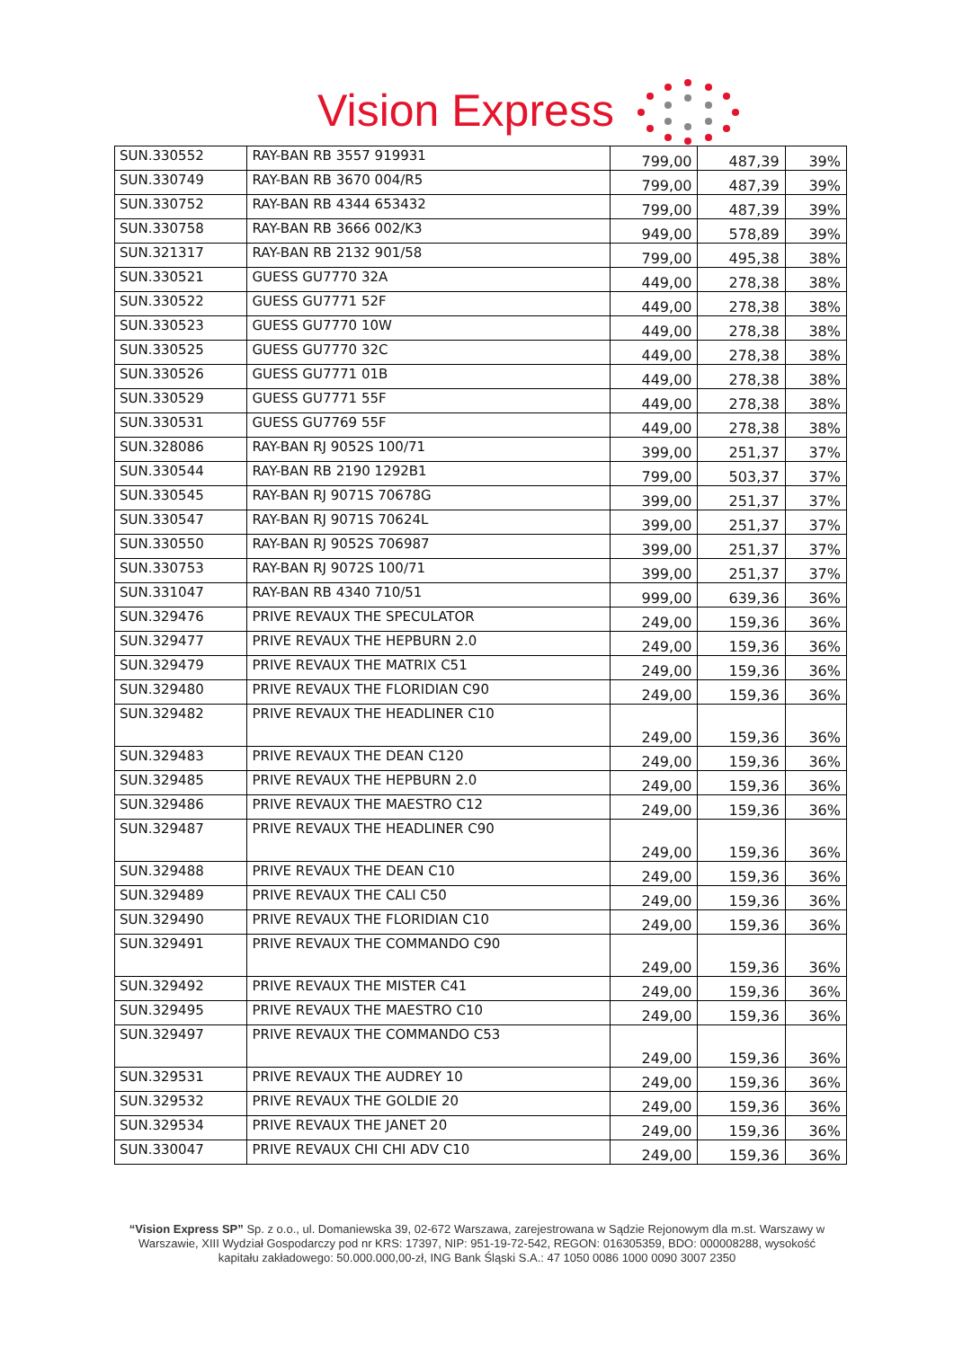Vision Express
| SUN.330552 | RAY-BAN RB 3557 919931 | 799,00 | 487,39 | 39% |
| SUN.330749 | RAY-BAN RB 3670 004/R5 | 799,00 | 487,39 | 39% |
| SUN.330752 | RAY-BAN RB 4344 653432 | 799,00 | 487,39 | 39% |
| SUN.330758 | RAY-BAN RB 3666 002/K3 | 949,00 | 578,89 | 39% |
| SUN.321317 | RAY-BAN RB 2132 901/58 | 799,00 | 495,38 | 38% |
| SUN.330521 | GUESS GU7770 32A | 449,00 | 278,38 | 38% |
| SUN.330522 | GUESS GU7771 52F | 449,00 | 278,38 | 38% |
| SUN.330523 | GUESS GU7770 10W | 449,00 | 278,38 | 38% |
| SUN.330525 | GUESS GU7770 32C | 449,00 | 278,38 | 38% |
| SUN.330526 | GUESS GU7771 01B | 449,00 | 278,38 | 38% |
| SUN.330529 | GUESS GU7771 55F | 449,00 | 278,38 | 38% |
| SUN.330531 | GUESS GU7769 55F | 449,00 | 278,38 | 38% |
| SUN.328086 | RAY-BAN RJ 9052S 100/71 | 399,00 | 251,37 | 37% |
| SUN.330544 | RAY-BAN RB 2190 1292B1 | 799,00 | 503,37 | 37% |
| SUN.330545 | RAY-BAN RJ 9071S 70678G | 399,00 | 251,37 | 37% |
| SUN.330547 | RAY-BAN RJ 9071S 70624L | 399,00 | 251,37 | 37% |
| SUN.330550 | RAY-BAN RJ 9052S 706987 | 399,00 | 251,37 | 37% |
| SUN.330753 | RAY-BAN RJ 9072S 100/71 | 399,00 | 251,37 | 37% |
| SUN.331047 | RAY-BAN RB 4340 710/51 | 999,00 | 639,36 | 36% |
| SUN.329476 | PRIVE REVAUX THE SPECULATOR | 249,00 | 159,36 | 36% |
| SUN.329477 | PRIVE REVAUX THE HEPBURN 2.0 | 249,00 | 159,36 | 36% |
| SUN.329479 | PRIVE REVAUX THE MATRIX C51 | 249,00 | 159,36 | 36% |
| SUN.329480 | PRIVE REVAUX THE FLORIDIAN C90 | 249,00 | 159,36 | 36% |
| SUN.329482 | PRIVE REVAUX THE HEADLINER C10 | 249,00 | 159,36 | 36% |
| SUN.329483 | PRIVE REVAUX THE DEAN C120 | 249,00 | 159,36 | 36% |
| SUN.329485 | PRIVE REVAUX THE HEPBURN 2.0 | 249,00 | 159,36 | 36% |
| SUN.329486 | PRIVE REVAUX THE MAESTRO C12 | 249,00 | 159,36 | 36% |
| SUN.329487 | PRIVE REVAUX THE HEADLINER C90 | 249,00 | 159,36 | 36% |
| SUN.329488 | PRIVE REVAUX THE DEAN C10 | 249,00 | 159,36 | 36% |
| SUN.329489 | PRIVE REVAUX THE CALI C50 | 249,00 | 159,36 | 36% |
| SUN.329490 | PRIVE REVAUX THE FLORIDIAN C10 | 249,00 | 159,36 | 36% |
| SUN.329491 | PRIVE REVAUX THE COMMANDO C90 | 249,00 | 159,36 | 36% |
| SUN.329492 | PRIVE REVAUX THE MISTER C41 | 249,00 | 159,36 | 36% |
| SUN.329495 | PRIVE REVAUX THE MAESTRO C10 | 249,00 | 159,36 | 36% |
| SUN.329497 | PRIVE REVAUX THE COMMANDO C53 | 249,00 | 159,36 | 36% |
| SUN.329531 | PRIVE REVAUX THE AUDREY 10 | 249,00 | 159,36 | 36% |
| SUN.329532 | PRIVE REVAUX THE GOLDIE 20 | 249,00 | 159,36 | 36% |
| SUN.329534 | PRIVE REVAUX THE JANET 20 | 249,00 | 159,36 | 36% |
| SUN.330047 | PRIVE REVAUX CHI CHI ADV C10 | 249,00 | 159,36 | 36% |
“Vision Express SP” Sp. z o.o., ul. Domaniewska 39, 02-672 Warszawa, zarejestrowana w Sądzie Rejonowym dla m.st. Warszawy w Warszawie, XIII Wydział Gospodarczy pod nr KRS: 17397, NIP: 951-19-72-542, REGON: 016305359, BDO: 000008288, wysokość kapitału zakładowego: 50.000.000,00-zł, ING Bank Śląski S.A.: 47 1050 0086 1000 0090 3007 2350